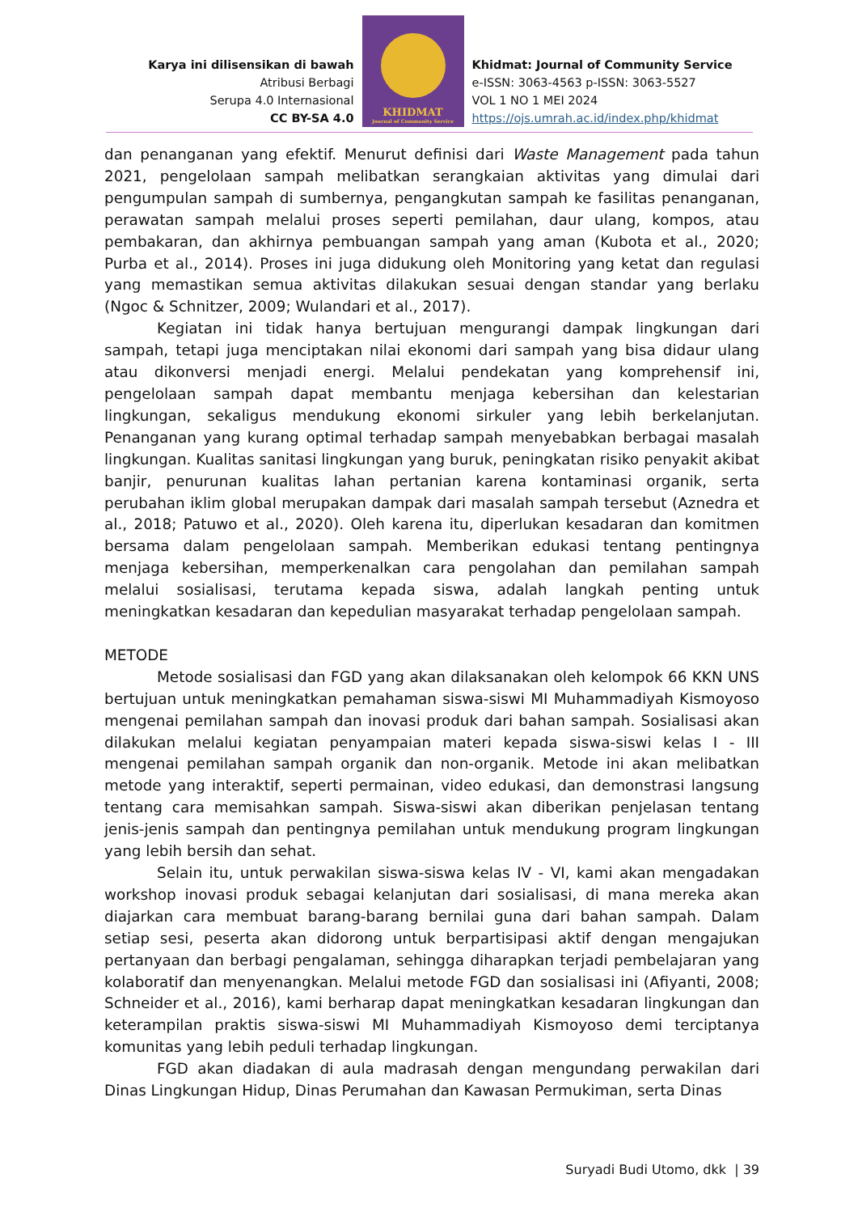Karya ini dilisensikan di bawah
Atribusi Berbagi
Serupa 4.0 Internasional
CC BY-SA 4.0
KHIDMAT
Journal of Community Service
Khidmat: Journal of Community Service
e-ISSN: 3063-4563 p-ISSN: 3063-5527
VOL 1 NO 1 MEI 2024
https://ojs.umrah.ac.id/index.php/khidmat
dan penanganan yang efektif. Menurut definisi dari Waste Management pada tahun 2021, pengelolaan sampah melibatkan serangkaian aktivitas yang dimulai dari pengumpulan sampah di sumbernya, pengangkutan sampah ke fasilitas penanganan, perawatan sampah melalui proses seperti pemilahan, daur ulang, kompos, atau pembakaran, dan akhirnya pembuangan sampah yang aman (Kubota et al., 2020; Purba et al., 2014). Proses ini juga didukung oleh Monitoring yang ketat dan regulasi yang memastikan semua aktivitas dilakukan sesuai dengan standar yang berlaku (Ngoc & Schnitzer, 2009; Wulandari et al., 2017).
Kegiatan ini tidak hanya bertujuan mengurangi dampak lingkungan dari sampah, tetapi juga menciptakan nilai ekonomi dari sampah yang bisa didaur ulang atau dikonversi menjadi energi. Melalui pendekatan yang komprehensif ini, pengelolaan sampah dapat membantu menjaga kebersihan dan kelestarian lingkungan, sekaligus mendukung ekonomi sirkuler yang lebih berkelanjutan. Penanganan yang kurang optimal terhadap sampah menyebabkan berbagai masalah lingkungan. Kualitas sanitasi lingkungan yang buruk, peningkatan risiko penyakit akibat banjir, penurunan kualitas lahan pertanian karena kontaminasi organik, serta perubahan iklim global merupakan dampak dari masalah sampah tersebut (Aznedra et al., 2018; Patuwo et al., 2020). Oleh karena itu, diperlukan kesadaran dan komitmen bersama dalam pengelolaan sampah. Memberikan edukasi tentang pentingnya menjaga kebersihan, memperkenalkan cara pengolahan dan pemilahan sampah melalui sosialisasi, terutama kepada siswa, adalah langkah penting untuk meningkatkan kesadaran dan kepedulian masyarakat terhadap pengelolaan sampah.
METODE
Metode sosialisasi dan FGD yang akan dilaksanakan oleh kelompok 66 KKN UNS bertujuan untuk meningkatkan pemahaman siswa-siswi MI Muhammadiyah Kismoyoso mengenai pemilahan sampah dan inovasi produk dari bahan sampah. Sosialisasi akan dilakukan melalui kegiatan penyampaian materi kepada siswa-siswi kelas I - III mengenai pemilahan sampah organik dan non-organik. Metode ini akan melibatkan metode yang interaktif, seperti permainan, video edukasi, dan demonstrasi langsung tentang cara memisahkan sampah. Siswa-siswi akan diberikan penjelasan tentang jenis-jenis sampah dan pentingnya pemilahan untuk mendukung program lingkungan yang lebih bersih dan sehat.
Selain itu, untuk perwakilan siswa-siswa kelas IV - VI, kami akan mengadakan workshop inovasi produk sebagai kelanjutan dari sosialisasi, di mana mereka akan diajarkan cara membuat barang-barang bernilai guna dari bahan sampah. Dalam setiap sesi, peserta akan didorong untuk berpartisipasi aktif dengan mengajukan pertanyaan dan berbagi pengalaman, sehingga diharapkan terjadi pembelajaran yang kolaboratif dan menyenangkan. Melalui metode FGD dan sosialisasi ini (Afiyanti, 2008; Schneider et al., 2016), kami berharap dapat meningkatkan kesadaran lingkungan dan keterampilan praktis siswa-siswi MI Muhammadiyah Kismoyoso demi terciptanya komunitas yang lebih peduli terhadap lingkungan.
FGD akan diadakan di aula madrasah dengan mengundang perwakilan dari Dinas Lingkungan Hidup, Dinas Perumahan dan Kawasan Permukiman, serta Dinas
Suryadi Budi Utomo, dkk | 39